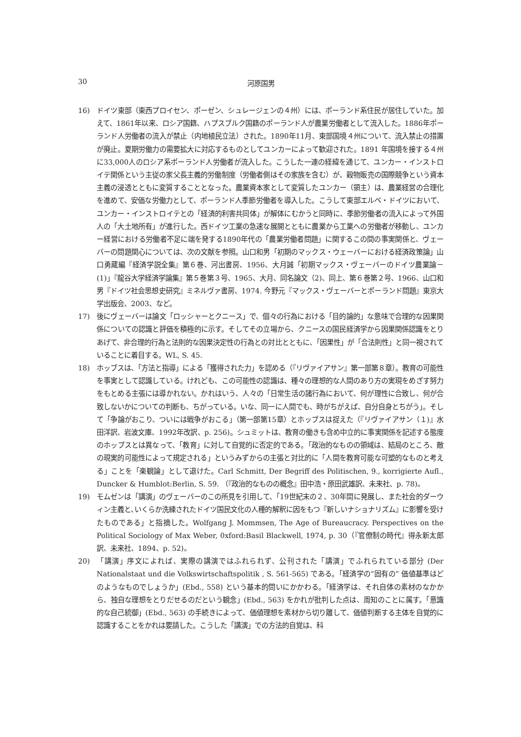30 河原国男
16) ドイツ東部（東西プロイセン、ポーゼン、シュレージェンの４州）には、ポーランド系住民が居住していた。加えて、1861年以来、ロシア国籍、ハプスブルク国籍のポーランド人が農業労働者として流入した。1886年ポーランド人労働者の流入が禁止（内地植民立法）された。1890年11月、東部国境４州について、流入禁止の措置が廃止。夏期労働力の需要拡大に対応するものとしてユンカーによって歓迎された。1891 年国境を接する４州に33,000人のロシア系ポーランド人労働者が流入した。こうした一連の経緯を通じて、ユンカー・インストロイテ関係という主従の家父長主義的労働制度（労働者側はその家族を含む）が、穀物販売の国際競争という資本主義の浸透とともに変質することとなった。農業資本家として変質したユンカー（領主）は、農業経営の合理化を進めて、安価な労働力として、ポーランド人季節労働者を導入した。こうして東部エルベ・ドイツにおいて、ユンカー・インストロイテとの「経済的利害共同体」が解体にむかうと同時に、季節労働者の流入によって外国人の「大土地所有」が進行した。西ドイツ工業の急速な展開とともに農業から工業への労働者が移動し、ユンカー経営における労働者不足に端を発する1890年代の「農業労働者問題」に関するこの間の事実関係と、ヴェーバーの問題関心については、次の文献を参照。山口和男「初期のマックス・ウェーバーにおける経済政策論」山口勇蔵編『経済学説全集』第６巻、河出書房、1956、大月誠「初期マックス・ヴェーバーのドイツ農業論－(1)」『龍谷大学経済学論集』第５巻第３号、1965、大月、同名論文（2)、同上、第６巻第２号、1966、山口和男『ドイツ社会思想史研究』ミネルヴァ書房、1974. 今野元『マックス・ヴェーバーとポーランド問題』東京大学出版会、2003、など。
17) 後にヴェーバーは論文「ロッシャーとクニース」で、個々の行為における「目的論的」な意味で合理的な因果関係についての認識と評価を積極的に示す。そしてその立場から、クニースの国民経済学から因果関係認識をとりあげて、非合理的行為と法則的な因果決定性の行為との対比とともに、「因果性」が「合法則性」と同一視されていることに着目する。WL, S. 45.
18) ホッブスは、「方法と指導」による「獲得された力」を認める（『リヴァイアサン』第一部第８章）。教育の可能性を事実として認識している。けれども、この可能性の認識は、種々の理想的な人間のあり方の実現をめざす努力をもとめる主張には導かれない。かれはいう、人々の「日常生活の諸行為において、何が理性に合致し、何が合致しないかについての判断も、ちがっている。いな、同一に人間でも、時がちがえば、自分自身とちがう」。そして「争論がおこり、ついには戦争がおこる」（第一部第15章）とホッブスは捉えた（『リヴァイアサン（１)』水田洋訳、岩波文庫、1992年改訳、p. 256)。シュミットは、教育の働きも含め中立的に事実関係を記述する態度のホッブスとは異なって、「教育」に対して自覚的に否定的である。「政治的なものの領域は、結局のところ、敵の現実的可能性によって規定される」というみずからの主張と対比的に「人間を教育可能な可塑的なものと考える」ことを「楽観論」として退けた。Carl Schmitt, Der Begriff des Politischen, 9., korrigierte Aufl., Duncker & Humblot:Berlin, S. 59. （『政治的なものの概念』田中浩・原田武雄訳、未来社、p. 78)。
19) モムゼンは「講演」のヴェーバーのこの所見を引用して、「19世紀末の２、30年間に発展し、また社会的ダーウィン主義と､いくらか洗練されたドイツ国民文化の人種的解釈に因をもつ『新しいナショナリズム』に影響を受けたものである」と指摘した。Wolfgang J. Mommsen, The Age of Bureaucracy. Perspectives on the Political Sociology of Max Weber, 0xford:Basil Blackwell, 1974, p. 30（『官僚制の時代』得永新太郎訳、未来社、1894、p. 52)。
20) 「講演」序文によれば、実際の講演ではふれられず、公刊された「講演」でふれられている部分 (Der Nationalstaat und die Volkswirtschaftspolitik , S. 561-565) である。「経済学の“固有の” 価値基準はどのようなものでしょうか」(Ebd., 558) という基本的問いにかかわる。「経済学は、それ自体の素材のなかから、独自な理想をとりだせるのだという観念」(Ebd., 563) をかれが批判した点は、周知のことに属す。「意識的な自己統御」(Ebd., 563) の手続きによって、価値理想を素材から切り離して、価値判断する主体を自覚的に認識することをかれは要請した。こうした「講演」での方法的自覚は、科